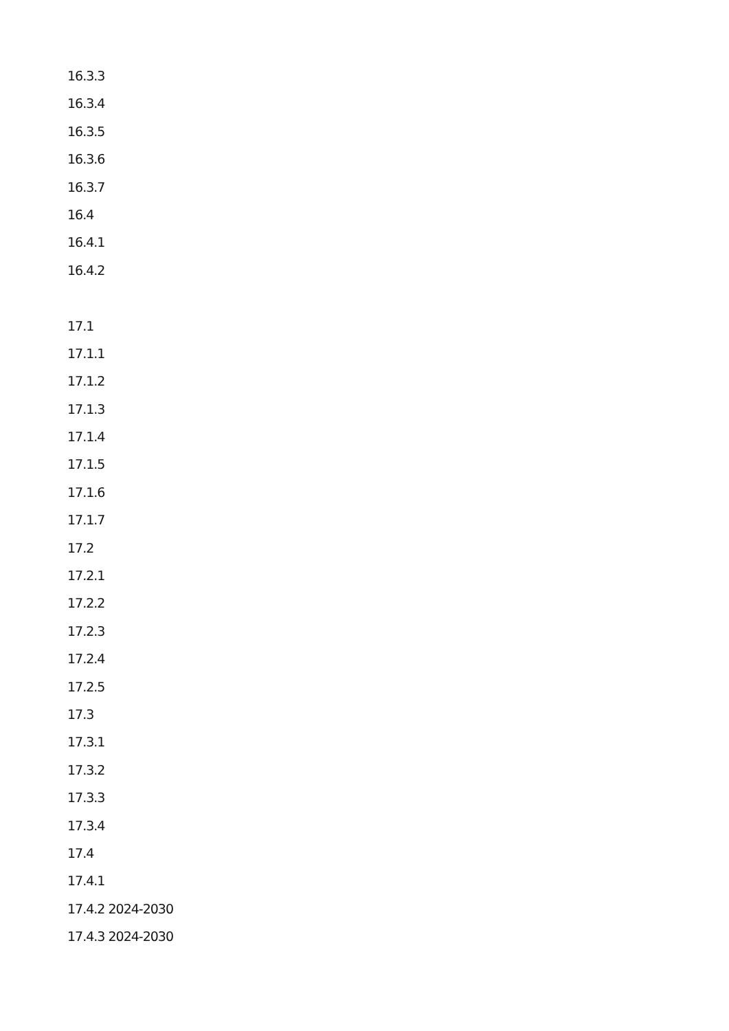16.3.3
16.3.4
16.3.5
16.3.6
16.3.7
16.4
16.4.1
16.4.2
17.1
17.1.1
17.1.2
17.1.3
17.1.4
17.1.5
17.1.6
17.1.7
17.2
17.2.1
17.2.2
17.2.3
17.2.4
17.2.5
17.3
17.3.1
17.3.2
17.3.3
17.3.4
17.4
17.4.1
17.4.2 2024-2030
17.4.3 2024-2030